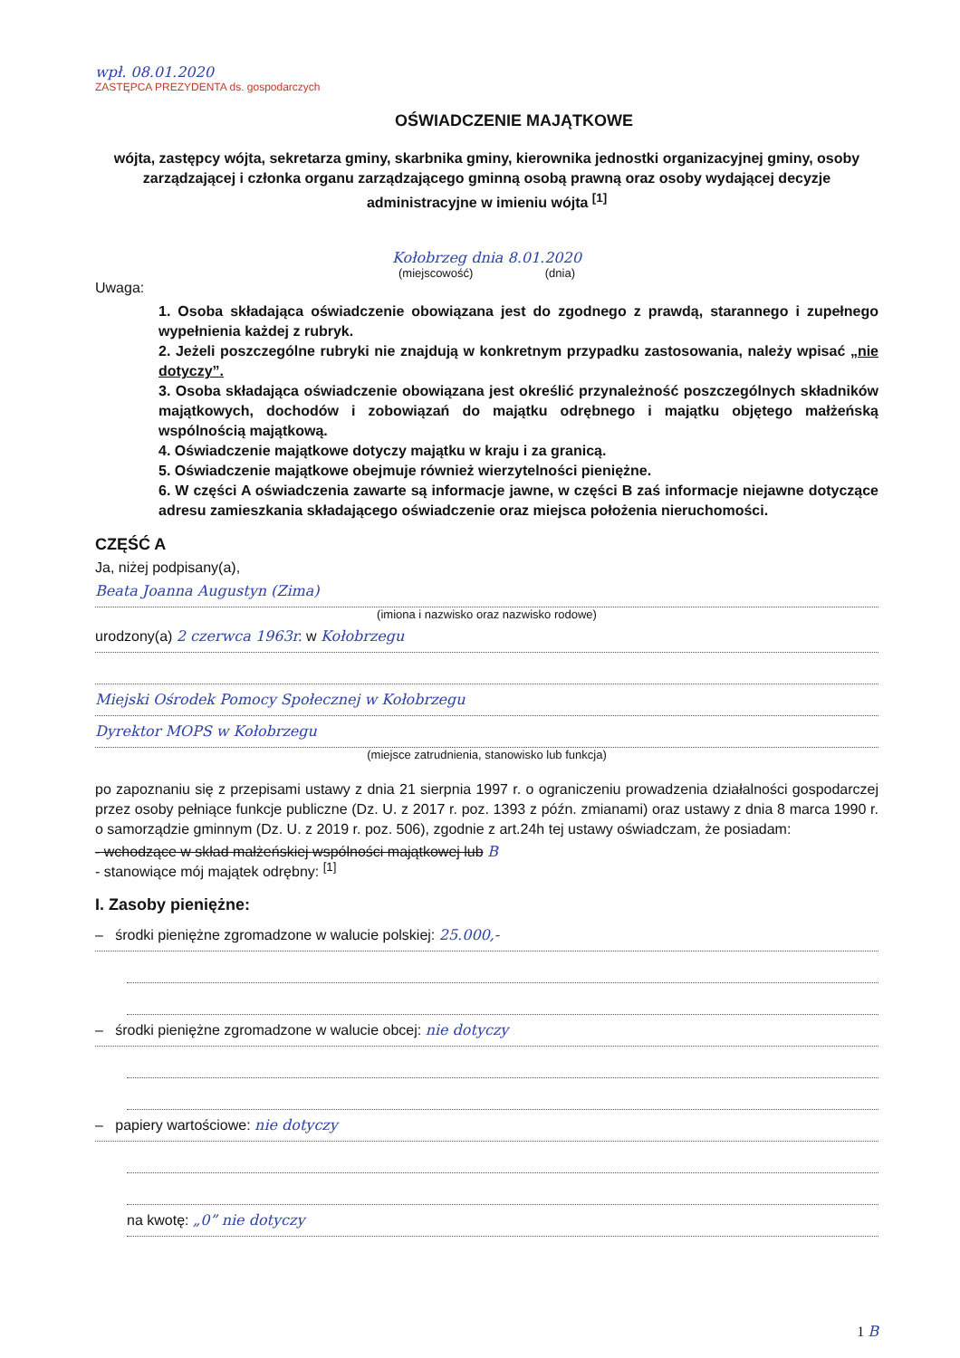wpł. 08.01.2020
ZASTĘPCA PREZYDENTA ds. gospodarczych
OŚWIADCZENIE MAJĄTKOWE
wójta, zastępcy wójta, sekretarza gminy, skarbnika gminy, kierownika jednostki organizacyjnej gminy, osoby zarządzającej i członka organu zarządzającego gminną osobą prawną oraz osoby wydającej decyzje administracyjne w imieniu wójta <sup>[1]</sup>
Kołobrzeg dnia 8.01.2020
(miejscowość) (dnia)
Uwaga:
1. Osoba składająca oświadczenie obowiązana jest do zgodnego z prawdą, starannego i zupełnego wypełnienia każdej z rubryk.
2. Jeżeli poszczególne rubryki nie znajdują w konkretnym przypadku zastosowania, należy wpisać „nie dotyczy”.
3. Osoba składająca oświadczenie obowiązana jest określić przynależność poszczególnych składników majątkowych, dochodów i zobowiązań do majątku odrębnego i majątku objętego małżeńską wspólnością majątkową.
4. Oświadczenie majątkowe dotyczy majątku w kraju i za granicą.
5. Oświadczenie majątkowe obejmuje również wierzytelności pieniężne.
6. W części A oświadczenia zawarte są informacje jawne, w części B zaś informacje niejawne dotyczące adresu zamieszkania składającego oświadczenie oraz miejsca położenia nieruchomości.
CZĘŚĆ A
Ja, niżej podpisany(a),
Beata Joanna Augustyn (Zima)
(imiona i nazwisko oraz nazwisko rodowe)
urodzony(a) 2 czerwca 1963r. w Kołobrzegu
Miejski Ośrodek Pomocy Społecznej w Kołobrzegu
Dyrektor MOPS w Kołobrzegu
(miejsce zatrudnienia, stanowisko lub funkcja)
po zapoznaniu się z przepisami ustawy z dnia 21 sierpnia 1997 r. o ograniczeniu prowadzenia działalności gospodarczej przez osoby pełniące funkcje publiczne (Dz. U. z 2017 r. poz. 1393 z późn. zmianami) oraz ustawy z dnia 8 marca 1990 r. o samorządzie gminnym (Dz. U. z 2019 r. poz. 506), zgodnie z art.24h tej ustawy oświadczam, że posiadam:
- wchodzące w skład małżeńskiej wspólności majątkowej lub B
- stanowiące mój majątek odrębny: <sup>[1]</sup>
I. Zasoby pieniężne:
– środki pieniężne zgromadzone w walucie polskiej: 25.000,-
– środki pieniężne zgromadzone w walucie obcej: nie dotyczy
– papiery wartościowe: nie dotyczy
na kwotę: „0” nie dotyczy
1 B